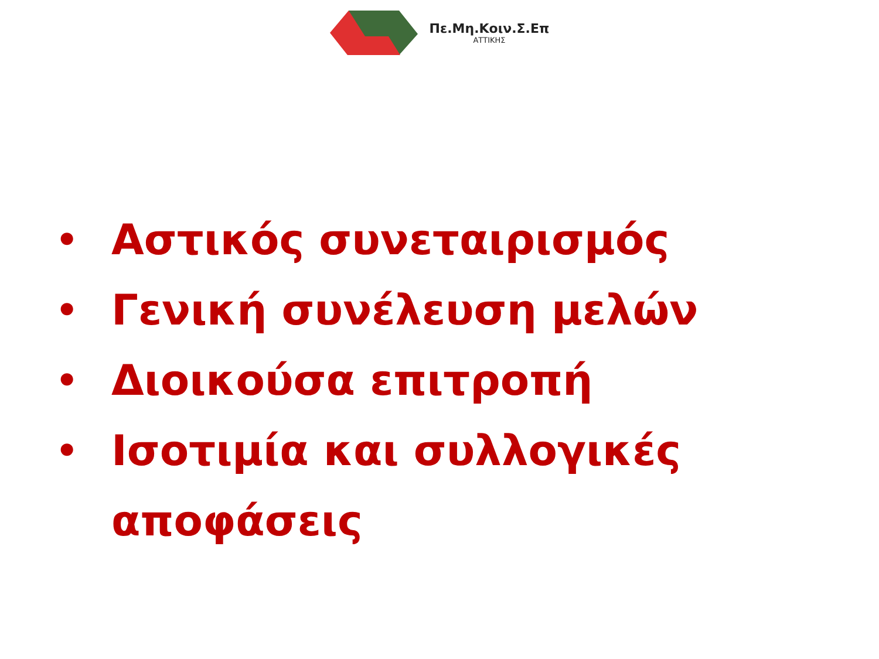Πε.Μη.Κοιν.Σ.Επ
ΑΤΤΙΚΗΣ
• Αστικός συνεταιρισμός
• Γενική συνέλευση μελών
• Διοικούσα επιτροπή
• Ισοτιμία και συλλογικές αποφάσεις